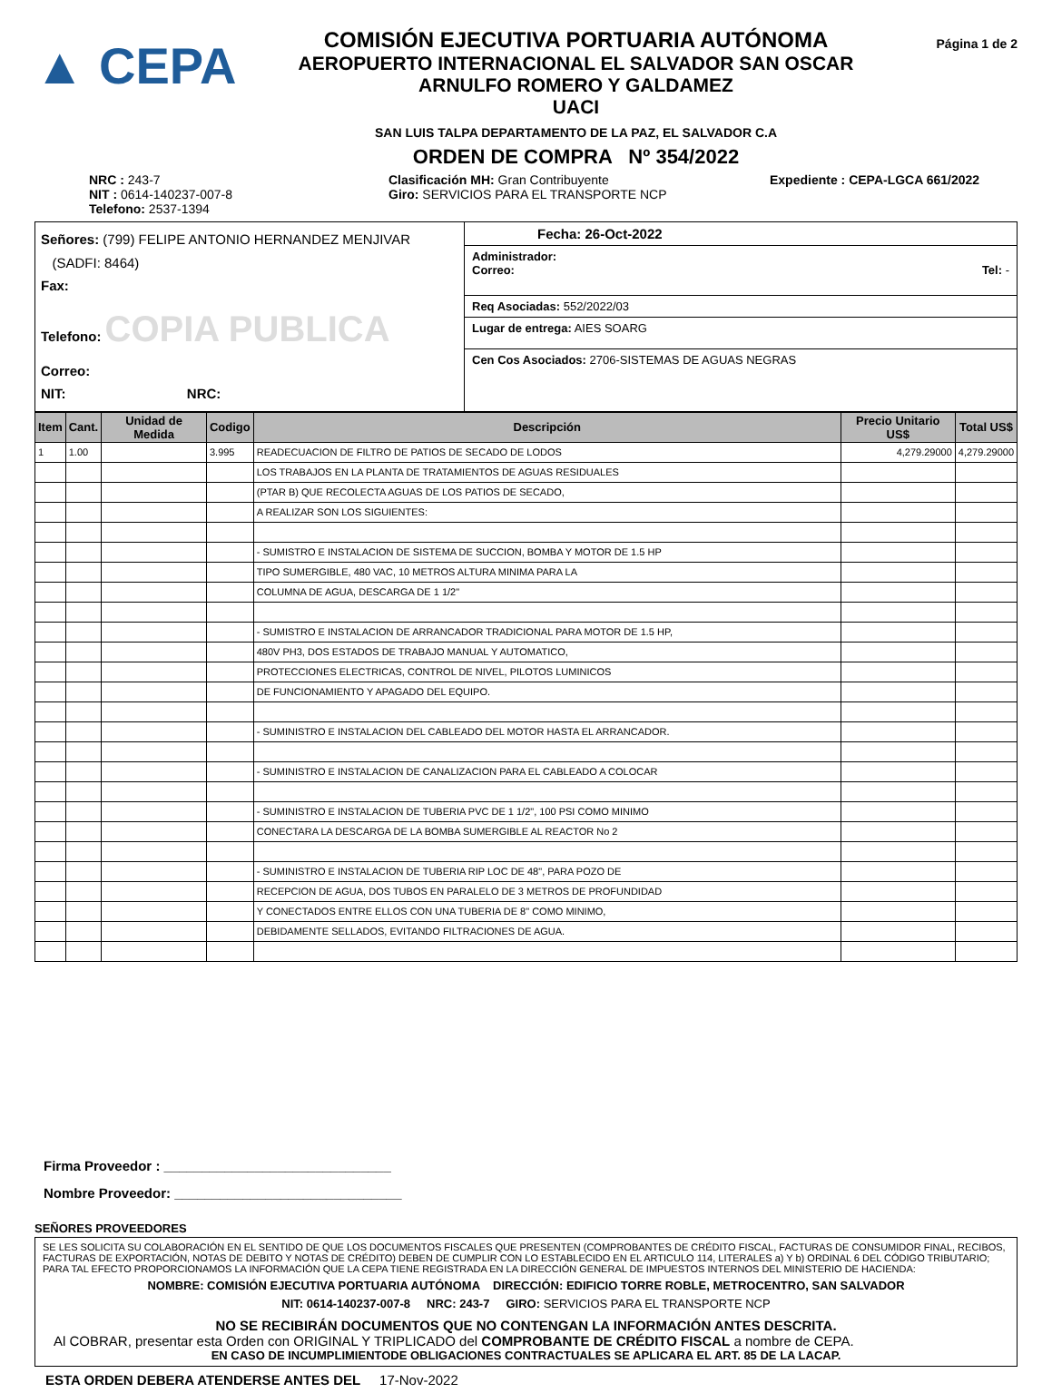▲ CEPA
COMISIÓN EJECUTIVA PORTUARIA AUTÓNOMA
AEROPUERTO INTERNACIONAL EL SALVADOR SAN OSCAR
ARNULFO ROMERO Y GALDAMEZ
UACI
SAN LUIS TALPA DEPARTAMENTO DE LA PAZ, EL SALVADOR C.A
ORDEN DE COMPRA Nº 354/2022
Página 1 de 2
NRC : 243-7
NIT : 0614-140237-007-8
Telefono: 2537-1394
Clasificación MH: Gran Contribuyente
Giro: SERVICIOS PARA EL TRANSPORTE NCP
Expediente : CEPA-LGCA 661/2022
Señores: (799) FELIPE ANTONIO HERNANDEZ MENJIVAR
(SADFI: 8464)
Fax:
Telefono: COPIA PUBLICA
Correo:
NIT: NRC:
Fecha: 26-Oct-2022
Administrador:
Correo: Tel: -
Req Asociadas: 552/2022/03
Lugar de entrega: AIES SOARG
Cen Cos Asociados: 2706-SISTEMAS DE AGUAS NEGRAS
| Item | Cant. | Unidad de Medida | Codigo | Descripción | Precio Unitario US$ | Total US$ |
| --- | --- | --- | --- | --- | --- | --- |
| 1 | 1.00 | | 3.995 | READECUACION DE FILTRO DE PATIOS DE SECADO DE LODOS | 4,279.29000 | 4,279.29000 |
| | | | | LOS TRABAJOS EN LA PLANTA DE TRATAMIENTOS DE AGUAS RESIDUALES | | |
| | | | | (PTAR B) QUE RECOLECTA AGUAS DE LOS PATIOS DE SECADO, | | |
| | | | | A REALIZAR SON LOS SIGUIENTES: | | |
| | | | | - SUMISTRO E INSTALACION DE SISTEMA DE SUCCION, BOMBA Y MOTOR DE 1.5 HP | | |
| | | | | TIPO SUMERGIBLE, 480 VAC, 10 METROS ALTURA MINIMA PARA LA | | |
| | | | | COLUMNA DE AGUA, DESCARGA DE 1 1/2" | | |
| | | | | - SUMISTRO E INSTALACION DE ARRANCADOR TRADICIONAL PARA MOTOR DE 1.5 HP, | | |
| | | | | 480V PH3, DOS ESTADOS DE TRABAJO MANUAL Y AUTOMATICO, | | |
| | | | | PROTECCIONES ELECTRICAS, CONTROL DE NIVEL, PILOTOS LUMINICOS | | |
| | | | | DE FUNCIONAMIENTO Y APAGADO DEL EQUIPO. | | |
| | | | | - SUMINISTRO E INSTALACION DEL CABLEADO DEL MOTOR HASTA EL ARRANCADOR. | | |
| | | | | - SUMINISTRO E INSTALACION DE CANALIZACION PARA EL CABLEADO A COLOCAR | | |
| | | | | - SUMINISTRO E INSTALACION DE TUBERIA PVC DE 1 1/2", 100 PSI COMO MINIMO | | |
| | | | | CONECTARA LA DESCARGA DE LA BOMBA SUMERGIBLE AL REACTOR No 2 | | |
| | | | | - SUMINISTRO E INSTALACION DE TUBERIA RIP LOC DE 48", PARA POZO DE | | |
| | | | | RECEPCION DE AGUA, DOS TUBOS EN PARALELO DE 3 METROS DE PROFUNDIDAD | | |
| | | | | Y CONECTADOS ENTRE ELLOS CON UNA TUBERIA DE 8" COMO MINIMO, | | |
| | | | | DEBIDAMENTE SELLADOS, EVITANDO FILTRACIONES DE AGUA. | | |
Firma Proveedor : ______________________________
Nombre Proveedor: ______________________________
SEÑORES PROVEEDORES
SE LES SOLICITA SU COLABORACIÓN EN EL SENTIDO DE QUE LOS DOCUMENTOS FISCALES QUE PRESENTEN (COMPROBANTES DE CRÉDITO FISCAL, FACTURAS DE CONSUMIDOR FINAL, RECIBOS, FACTURAS DE EXPORTACIÓN, NOTAS DE DEBITO Y NOTAS DE CRÉDITO) DEBEN DE CUMPLIR CON LO ESTABLECIDO EN EL ARTICULO 114, LITERALES a) Y b) ORDINAL 6 DEL CÓDIGO TRIBUTARIO; PARA TAL EFECTO PROPORCIONAMOS LA INFORMACIÓN QUE LA CEPA TIENE REGISTRADA EN LA DIRECCIÓN GENERAL DE IMPUESTOS INTERNOS DEL MINISTERIO DE HACIENDA:
NOMBRE: COMISIÓN EJECUTIVA PORTUARIA AUTÓNOMA DIRECCIÓN: EDIFICIO TORRE ROBLE, METROCENTRO, SAN SALVADOR
NIT: 0614-140237-007-8 NRC: 243-7 GIRO: SERVICIOS PARA EL TRANSPORTE NCP
NO SE RECIBIRÁN DOCUMENTOS QUE NO CONTENGAN LA INFORMACIÓN ANTES DESCRITA.
Al COBRAR, presentar esta Orden con ORIGINAL Y TRIPLICADO del COMPROBANTE DE CRÉDITO FISCAL a nombre de CEPA.
EN CASO DE INCUMPLIMIENTODE OBLIGACIONES CONTRACTUALES SE APLICARA EL ART. 85 DE LA LACAP.
ESTA ORDEN DEBERA ATENDERSE ANTES DEL 17-Nov-2022